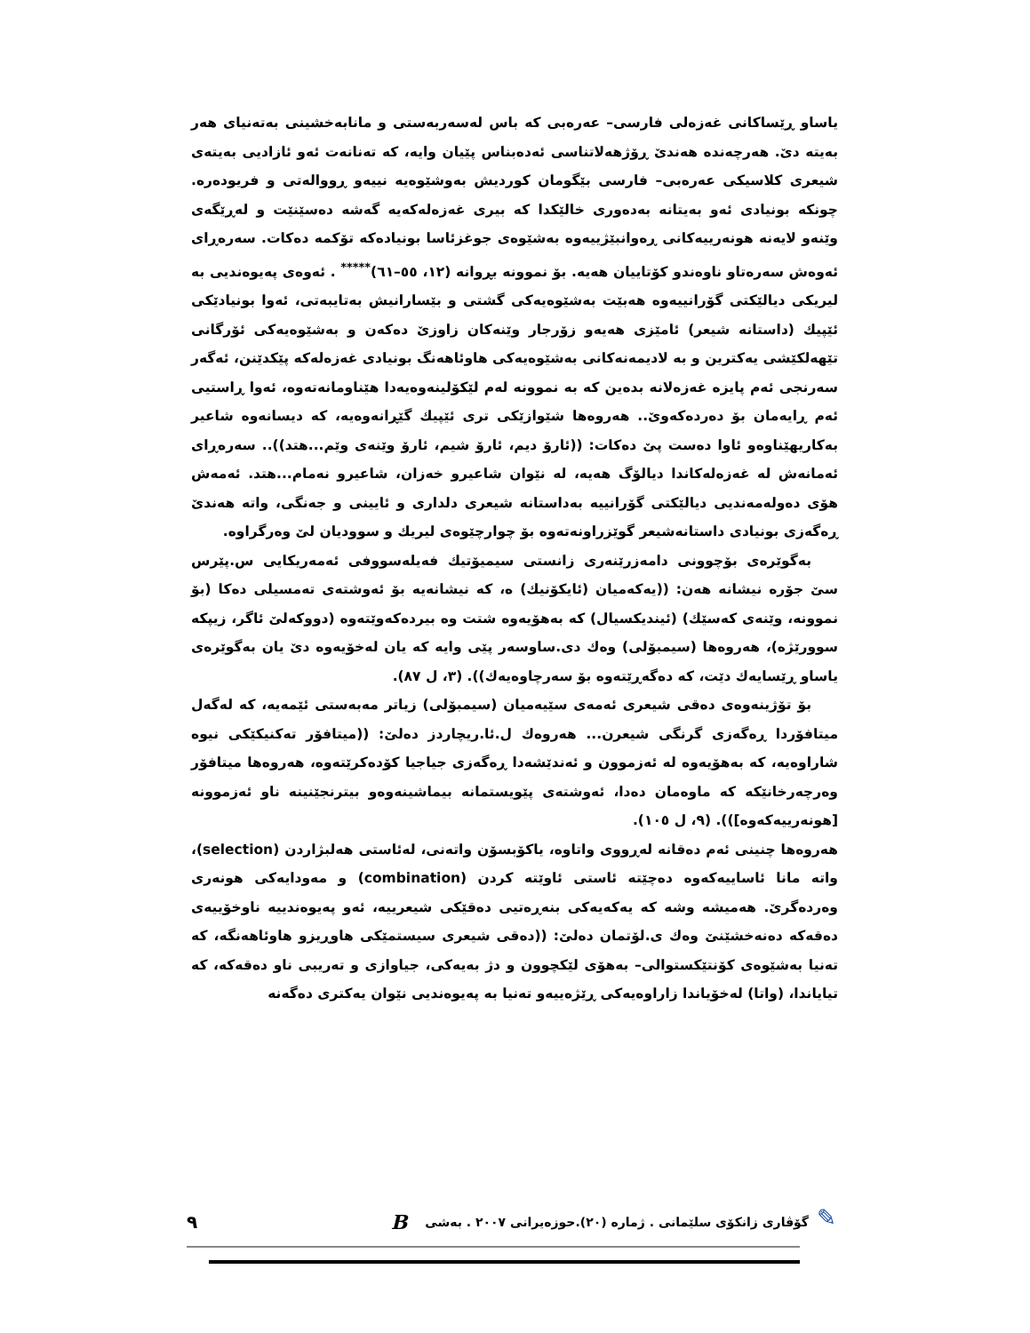یاساو ڕێساکانی غەزەلی فارسی– عەرەبی کە باس لەسەربەستی و مانابەخشینی بەتەنیای هەر بەیتە دێ. هەرچەندە هەندێ ڕۆژهەلاتناسی ئەدەبناس پێیان وایە، کە تەنانەت ئەو ئازادیی بەیتەی شیعری کلاسیکی عەرەبی– فارسی بێگومان کوردیش بەوشێوەیە نییەو ڕووالەتی و فریودەرە. چونکە بونیادی ئەو بەیتانە بەدەوری خالێکدا کە بیری غەزەلەکەیە گەشە دەسێنێت و لەڕێگەی وێنەو لایەنە هونەرییەکانی ڕەوانبێژییەوە بەشێوەی جوغزئاسا بونیادەکە تۆکمە دەکات. سەرەڕای ئەوەش سەرەتاو ناوەندو کۆتاییان هەیە. بۆ نموونە بڕوانە (١٢، ٥٥–٦١)<sup>*****</sup> . ئەوەی پەیوەندیی بە لیریکی دیالێکتی گۆرانییەوە هەبێت بەشێوەیەکی گشتی و بێسارانیش بەتایبەتی، ئەوا بونیادێکی ئێپیك (داستانە شیعر) ئامێزی هەیەو زۆرجار وێنەکان زاوزێ دەکەن و بەشێوەیەکی ئۆرگانی تێهەلکێشی یەکترین و بە لادیمەنەکانی بەشێوەیەکی هاوئاهەنگ بونیادی غەزەلەکە پێکدێنن، ئەگەر سەرنجی ئەم پایزە غەزەلانە بدەین کە بە نموونە لەم لێکۆلینەوەیەدا هێناومانەتەوە، ئەوا ڕاستیی ئەم ڕایەمان بۆ دەردەکەوێ.. هەروەها شێوازێکی تری ئێپیك گێڕانەوەیە، کە دیسانەوە شاعیر بەکاریهێناوەو ئاوا دەست پێ دەکات: ((ئارۆ دیم، ئارۆ شیم، ئارۆ وێنەی وێم...هتد)).. سەرەڕای ئەمانەش لە غەزەلەکاندا دیالۆگ هەیە، لە نێوان شاعیرو خەزان، شاعیرو نەمام...هتد. ئەمەش هۆی دەولەمەندیی دیالێکتی گۆرانییە بەداستانە شیعری دلداری و ئایینی و جەنگی، واتە هەندێ ڕەگەزی بونیادی داستانەشیعر گوێزراونەتەوە بۆ چوارچێوەی لیریك و سوودیان لێ وەرگراوە.
بەگوێرەی بۆچوونی دامەزرێنەری زانستی سیمیۆتیك فەیلەسووفی ئەمەریکایی س.پێرس سێ جۆرە نیشانە هەن: ((یەکەمیان (ئایکۆنیك) ە، کە نیشانەیە بۆ ئەوشتەی تەمسیلی دەکا (بۆ نموونە، وێنەی کەسێك) (ئیندیکسیال) کە بەهۆیەوە شتت وە بیردەکەوێتەوە (دووکەلێ ئاگر، زیپکە سوورێژە)، هەروەها (سیمبۆلی) وەك دی.ساوسەر پێی وایە کە یان لەخۆیەوە دێ یان بەگوێرەی یاساو ڕێسایەك دێت، کە دەگەڕێتەوە بۆ سەرچاوەیەك)). (٣، ل ٨٧).
بۆ تۆژینەوەی دەقی شیعری ئەمەی سێیەمیان (سیمبۆلی) زیاتر مەبەستی ئێمەیە، کە لەگەل میتافۆردا ڕەگەزی گرنگی شیعرن... هەروەك ل.ئا.ریچاردز دەلێ: ((میتافۆر تەکنیکێکی نیوە شاراوەیە، کە بەهۆیەوە لە ئەزموون و ئەندێشەدا ڕەگەزی جیاجیا کۆدەکرێتەوە، هەروەها میتافۆر وەرچەرخانێکە کە ماوەمان دەدا، ئەوشتەی پێویستمانە بیماشینەوەو بیترنجێنینە ناو ئەزموونە [هونەرییەکەوە])). (٩، ل ١٠٥).
هەروەها چنینی ئەم دەقانە لەڕووی واتاوە، یاکۆبسۆن واتەنی، لەئاستی هەلبژاردن (selection)، واتە مانا ئاساییەکەوە دەچێتە ئاستی ئاوێتە کردن (combination) و مەودایەکی هونەری وەردەگرێ. هەمیشە وشە کە یەکەیەکی بنەڕەتیی دەقێکی شیعرییە، ئەو پەیوەندییە ناوخۆییەی دەقەکە دەنەخشێنێ وەك ی.لۆتمان دەلێ: ((دەقی شیعری سیستمێکی هاوڕیزو هاوئاهەنگە، کە تەنیا بەشێوەی کۆنتێکستوالی– بەهۆی لێکچوون و دژ بەیەکی، جیاوازی و تەریبی ناو دەقەکە، کە تیایاندا، (واتا) لەخۆیاندا زاراوەیەکی ڕێژەییەو تەنیا بە پەیوەندیی نێوان یەکتری دەگەنە
✎
گۆڤاری زانکۆی سلێمانی . ژمارە (٢٠).حوزەیرانی ٢٠٠٧ . بەشی B ٩